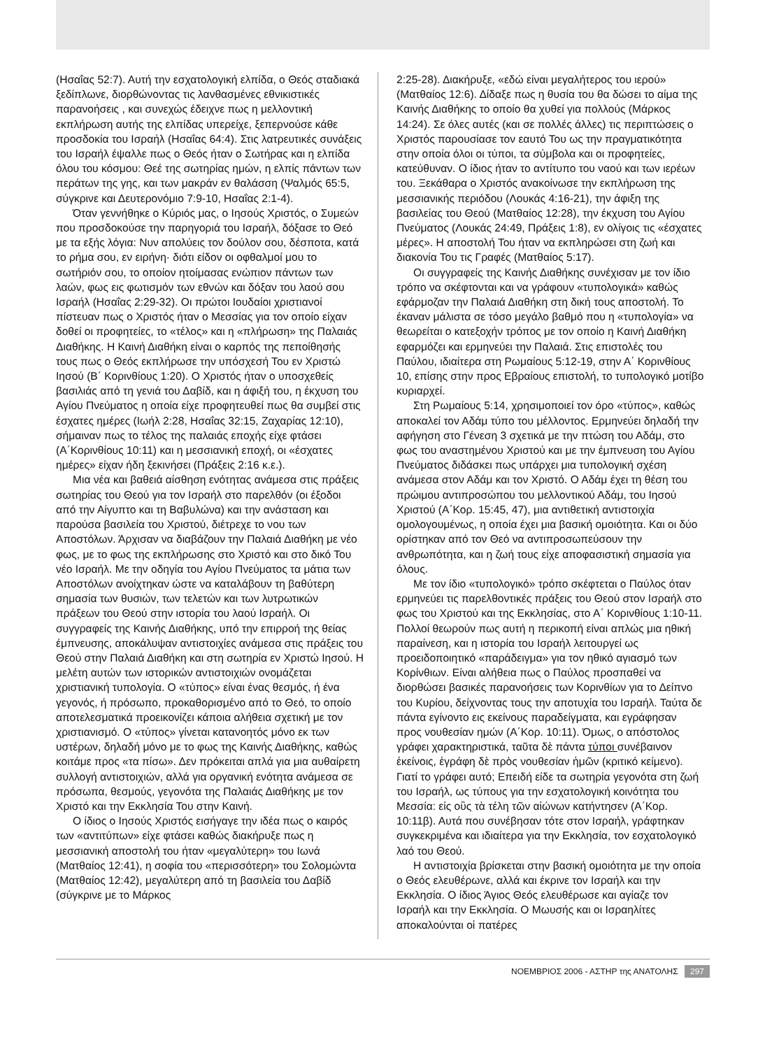(Ησαΐας 52:7). Αυτή την εσχατολογική ελπίδα, ο Θεός σταδιακά ξεδίπλωνε, διορθώνοντας τις λανθασμένες εθνικιστικές παρανοήσεις , και συνεχώς έδειχνε πως η μελλοντική εκπλήρωση αυτής της ελπίδας υπερείχε, ξεπερνούσε κάθε προσδοκία του Ισραήλ (Ησαΐας 64:4). Στις λατρευτικές συνάξεις του Ισραήλ έψαλλε πως ο Θεός ήταν ο Σωτήρας και η ελπίδα όλου του κόσμου: Θεέ της σωτηρίας ημών, η ελπίς πάντων των περάτων της γης, και των μακράν εν θαλάσση (Ψαλμός 65:5, σύγκρινε και Δευτερονόμιο 7:9-10, Ησαΐας 2:1-4).
Όταν γεννήθηκε ο Κύριός μας, ο Ιησούς Χριστός, ο Συμεών που προσδοκούσε την παρηγοριά του Ισραήλ, δόξασε το Θεό με τα εξής λόγια: Νυν απολύεις τον δούλον σου, δέσποτα, κατά το ρήμα σου, εν ειρήνη· διότι είδον οι οφθαλμοί μου το σωτήριόν σου, το οποίον ητοίμασας ενώπιον πάντων των λαών, φως εις φωτισμόν των εθνών και δόξαν του λαού σου Ισραήλ (Ησαΐας 2:29-32). Οι πρώτοι Ιουδαίοι χριστιανοί πίστευαν πως ο Χριστός ήταν ο Μεσσίας για τον οποίο είχαν δοθεί οι προφητείες, το «τέλος» και η «πλήρωση» της Παλαιάς Διαθήκης. Η Καινή Διαθήκη είναι ο καρπός της πεποίθησής τους πως ο Θεός εκπλήρωσε την υπόσχεσή Του εν Χριστώ Ιησού (Β΄ Κορινθίους 1:20). Ο Χριστός ήταν ο υποσχεθείς βασιλιάς από τη γενιά του Δαβίδ, και η άφιξή του, η έκχυση του Αγίου Πνεύματος η οποία είχε προφητευθεί πως θα συμβεί στις έσχατες ημέρες (Ιωήλ 2:28, Ησαΐας 32:15, Ζαχαρίας 12:10), σήμαιναν πως το τέλος της παλαιάς εποχής είχε φτάσει (Α΄Κορινθίους 10:11) και η μεσσιανική εποχή, οι «έσχατες ημέρες» είχαν ήδη ξεκινήσει (Πράξεις 2:16 κ.ε.).
Μια νέα και βαθειά αίσθηση ενότητας ανάμεσα στις πράξεις σωτηρίας του Θεού για τον Ισραήλ στο παρελθόν (οι έξοδοι από την Αίγυπτο και τη Βαβυλώνα) και την ανάσταση και παρούσα βασιλεία του Χριστού, διέτρεχε το νου των Αποστόλων. Άρχισαν να διαβάζουν την Παλαιά Διαθήκη με νέο φως, με το φως της εκπλήρωσης στο Χριστό και στο δικό Του νέο Ισραήλ. Με την οδηγία του Αγίου Πνεύματος τα μάτια των Αποστόλων ανοίχτηκαν ώστε να καταλάβουν τη βαθύτερη σημασία των θυσιών, των τελετών και των λυτρωτικών πράξεων του Θεού στην ιστορία του λαού Ισραήλ. Οι συγγραφείς της Καινής Διαθήκης, υπό την επιρροή της θείας έμπνευσης, αποκάλυψαν αντιστοιχίες ανάμεσα στις πράξεις του Θεού στην Παλαιά Διαθήκη και στη σωτηρία εν Χριστώ Ιησού. Η μελέτη αυτών των ιστορικών αντιστοιχιών ονομάζεται χριστιανική τυπολογία. Ο «τύπος» είναι ένας θεσμός, ή ένα γεγονός, ή πρόσωπο, προκαθορισμένο από το Θεό, το οποίο αποτελεσματικά προεικονίζει κάποια αλήθεια σχετική με τον χριστιανισμό. Ο «τύπος» γίνεται κατανοητός μόνο εκ των υστέρων, δηλαδή μόνο με το φως της Καινής Διαθήκης, καθώς κοιτάμε προς «τα πίσω». Δεν πρόκειται απλά για μια αυθαίρετη συλλογή αντιστοιχιών, αλλά για οργανική ενότητα ανάμεσα σε πρόσωπα, θεσμούς, γεγονότα της Παλαιάς Διαθήκης με τον Χριστό και την Εκκλησία Του στην Καινή.
Ο ίδιος ο Ιησούς Χριστός εισήγαγε την ιδέα πως ο καιρός των «αντιτύπων» είχε φτάσει καθώς διακήρυξε πως η μεσσιανική αποστολή του ήταν «μεγαλύτερη» του Ιωνά (Ματθαίος 12:41), η σοφία του «περισσότερη» του Σολομώντα (Ματθαίος 12:42), μεγαλύτερη από τη βασιλεία του Δαβίδ (σύγκρινε με το Μάρκος
2:25-28). Διακήρυξε, «εδώ είναι μεγαλήτερος του ιερού» (Ματθαίος 12:6). Δίδαξε πως η θυσία του θα δώσει το αίμα της Καινής Διαθήκης το οποίο θα χυθεί για πολλούς (Μάρκος 14:24). Σε όλες αυτές (και σε πολλές άλλες) τις περιπτώσεις ο Χριστός παρουσίασε τον εαυτό Του ως την πραγματικότητα στην οποία όλοι οι τύποι, τα σύμβολα και οι προφητείες, κατεύθυναν. Ο ίδιος ήταν το αντίτυπο του ναού και των ιερέων του. Ξεκάθαρα ο Χριστός ανακοίνωσε την εκπλήρωση της μεσσιανικής περιόδου (Λουκάς 4:16-21), την άφιξη της βασιλείας του Θεού (Ματθαίος 12:28), την έκχυση του Αγίου Πνεύματος (Λουκάς 24:49, Πράξεις 1:8), εν ολίγοις τις «έσχατες μέρες». Η αποστολή Του ήταν να εκπληρώσει στη ζωή και διακονία Του τις Γραφές (Ματθαίος 5:17).
Οι συγγραφείς της Καινής Διαθήκης συνέχισαν με τον ίδιο τρόπο να σκέφτονται και να γράφουν «τυπολογικά» καθώς εφάρμοζαν την Παλαιά Διαθήκη στη δική τους αποστολή. Το έκαναν μάλιστα σε τόσο μεγάλο βαθμό που η «τυπολογία» να θεωρείται ο κατεξοχήν τρόπος με τον οποίο η Καινή Διαθήκη εφαρμόζει και ερμηνεύει την Παλαιά. Στις επιστολές του Παύλου, ιδιαίτερα στη Ρωμαίους 5:12-19, στην Α΄ Κορινθίους 10, επίσης στην προς Εβραίους επιστολή, το τυπολογικό μοτίβο κυριαρχεί.
Στη Ρωμαίους 5:14, χρησιμοποιεί τον όρο «τύπος», καθώς αποκαλεί τον Αδάμ τύπο του μέλλοντος. Ερμηνεύει δηλαδή την αφήγηση στο Γένεση 3 σχετικά με την πτώση του Αδάμ, στο φως του αναστημένου Χριστού και με την έμπνευση του Αγίου Πνεύματος διδάσκει πως υπάρχει μια τυπολογική σχέση ανάμεσα στον Αδάμ και τον Χριστό. Ο Αδάμ έχει τη θέση του πρώιμου αντιπροσώπου του μελλοντικού Αδάμ, του Ιησού Χριστού (Α΄Κορ. 15:45, 47), μια αντιθετική αντιστοιχία ομολογουμένως, η οποία έχει μια βασική ομοιότητα. Και οι δύο ορίστηκαν από τον Θεό να αντιπροσωπεύσουν την ανθρωπότητα, και η ζωή τους είχε αποφασιστική σημασία για όλους.
Με τον ίδιο «τυπολογικό» τρόπο σκέφτεται ο Παύλος όταν ερμηνεύει τις παρελθοντικές πράξεις του Θεού στον Ισραήλ στο φως του Χριστού και της Εκκλησίας, στο Α΄ Κορινθίους 1:10-11. Πολλοί θεωρούν πως αυτή η περικοπή είναι απλώς μια ηθική παραίνεση, και η ιστορία του Ισραήλ λειτουργεί ως προειδοποιητικό «παράδειγμα» για τον ηθικό αγιασμό των Κορίνθιων. Είναι αλήθεια πως ο Παύλος προσπαθεί να διορθώσει βασικές παρανοήσεις των Κορινθίων για το Δείπνο του Κυρίου, δείχνοντας τους την αποτυχία του Ισραήλ. Ταύτα δε πάντα εγίνοντο εις εκείνους παραδείγματα, και εγράφησαν προς νουθεσίαν ημών (Α΄Κορ. 10:11). Όμως, ο απόστολος γράφει χαρακτηριστικά, ταῦτα δὲ πάντα τύποι συνέβαινον ἐκείνοις, ἐγράφη δὲ πρὸς νουθεσίαν ἡμῶν (κριτικό κείμενο). Γιατί το γράφει αυτό; Επειδή είδε τα σωτηρία γεγονότα στη ζωή του Ισραήλ, ως τύπους για την εσχατολογική κοινότητα του Μεσσία: εἰς οὓς τὰ τέλη τῶν αἰώνων κατήντησεν (Α΄Κορ. 10:11β). Αυτά που συνέβησαν τότε στον Ισραήλ, γράφτηκαν συγκεκριμένα και ιδιαίτερα για την Εκκλησία, τον εσχατολογικό λαό του Θεού.
Η αντιστοιχία βρίσκεται στην βασική ομοιότητα με την οποία ο Θεός ελευθέρωνε, αλλά και έκρινε τον Ισραήλ και την Εκκλησία. Ο ίδιος Άγιος Θεός ελευθέρωσε και αγίαζε τον Ισραήλ και την Εκκλησία. Ο Μωυσής και οι Ισραηλίτες αποκαλούνται οἱ πατέρες
ΝΟΕΜΒΡΙΟΣ 2006 - ΑΣΤΗΡ της ΑΝΑΤΟΛΗΣ 297